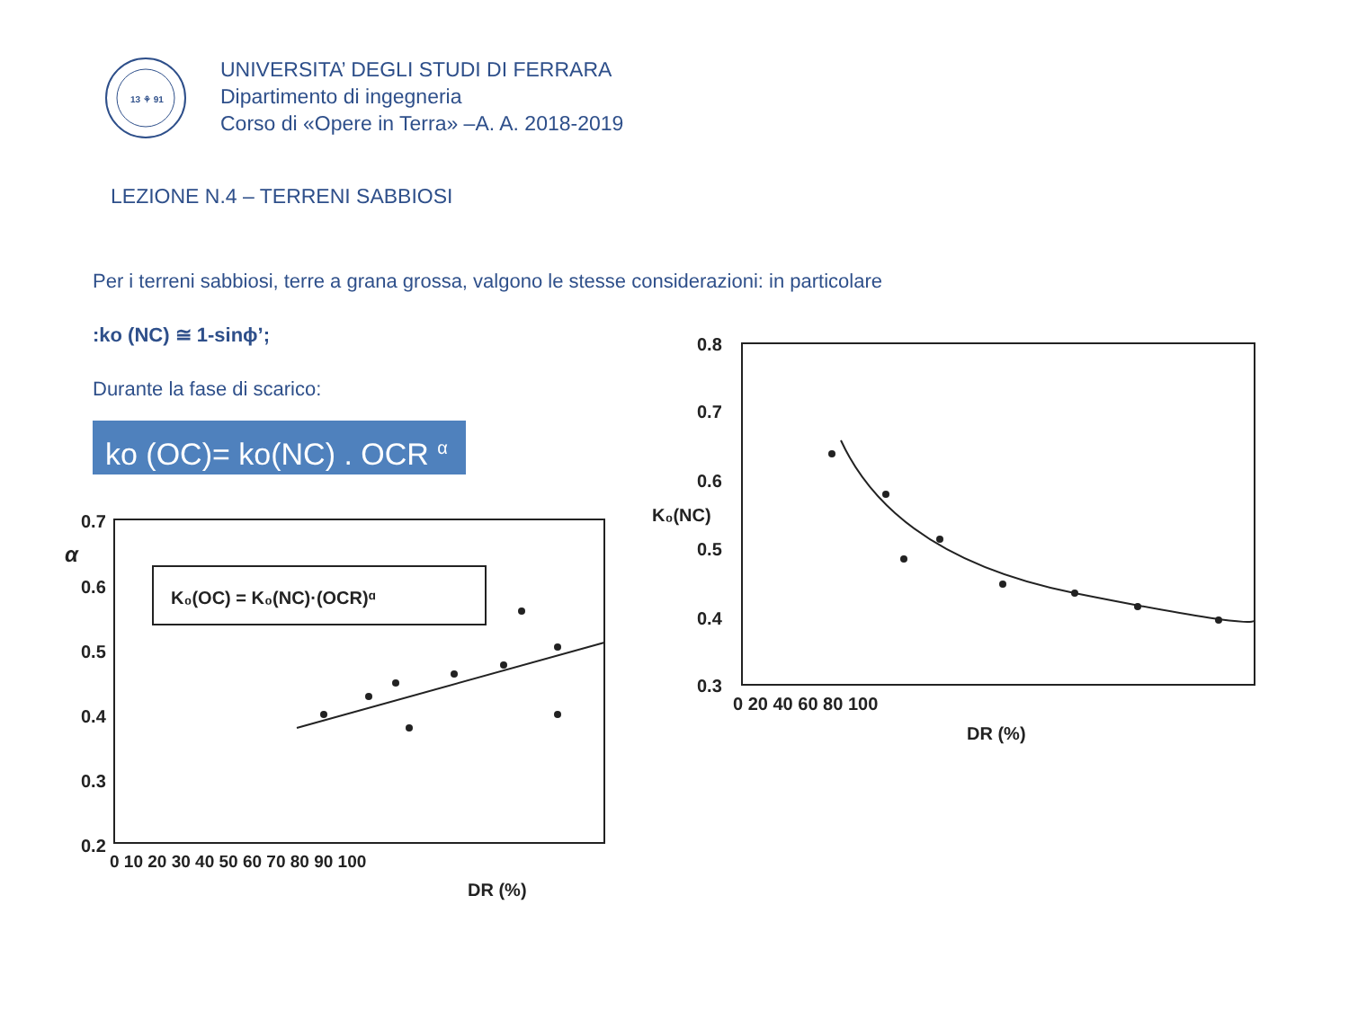13 ⚘ 91
UNIVERSITA’ DEGLI STUDI DI FERRARA
Dipartimento di ingegneria
Corso di «Opere in Terra» –A. A. 2018-2019
LEZIONE N.4 – TERRENI SABBIOSI
Per i terreni sabbiosi, terre a grana grossa, valgono le stesse considerazioni: in particolare
:ko (NC) ≅ 1-sinϕ’;
Durante la fase di scarico:
ko (OC)= ko(NC) . OCR <sup>α</sup>
0.7
0.6
0.5
0.4
0.3
0.2
α
0 10 20 30 40 50 60 70 80 90 100
DR (%)
K₀(OC) = K₀(NC)·(OCR)ᵅ
0.8
0.7
0.6
K₀(NC)
0.5
0.4
0.3
0 20 40 60 80 100
DR (%)